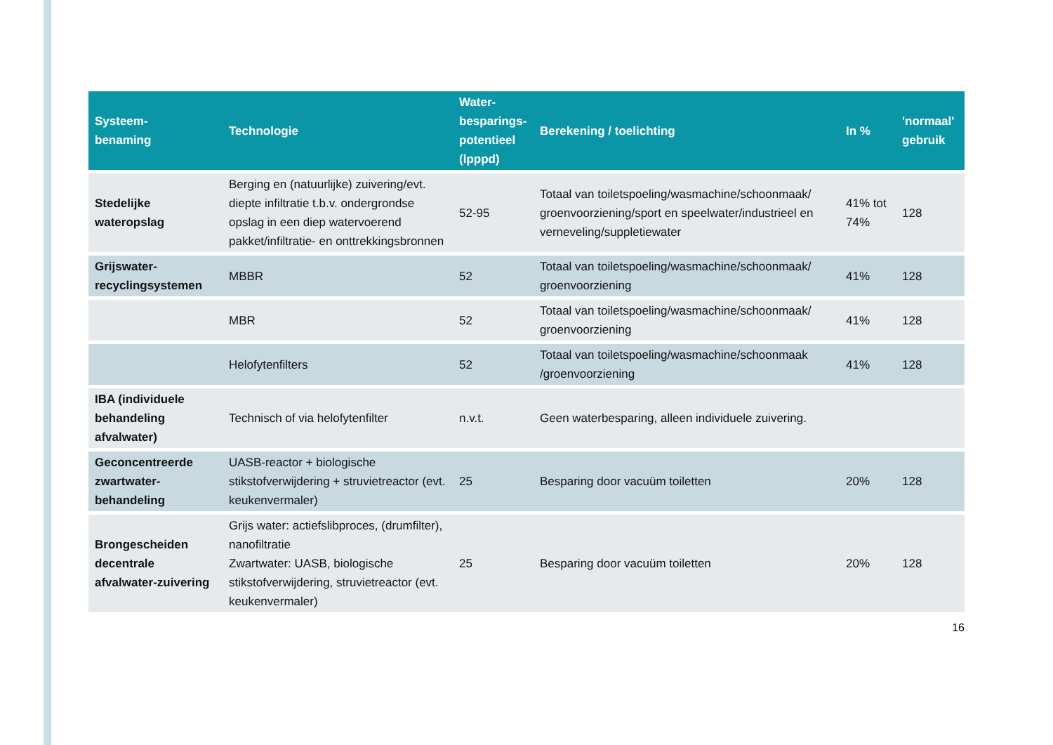| Systeem- benaming | Technologie | Water- besparings- potentieel (lpppd) | Berekening / toelichting | In % | 'normaal' gebruik |
| --- | --- | --- | --- | --- | --- |
| Stedelijke wateropslag | Berging en (natuurlijke) zuivering/evt. diepte infiltratie t.b.v. ondergrondse opslag in een diep watervoerend pakket/infiltratie- en onttrekkingsbronnen | 52-95 | Totaal van toiletspoeling/wasmachine/schoonmaak/ groenvoorziening/sport en speelwater/industrieel en verneveling/suppletiewater | 41% tot 74% | 128 |
| Grijswater-recyclingsystemen | MBBR | 52 | Totaal van toiletspoeling/wasmachine/schoonmaak/ groenvoorziening | 41% | 128 |
| | MBR | 52 | Totaal van toiletspoeling/wasmachine/schoonmaak/ groenvoorziening | 41% | 128 |
| | Helofytenfilters | 52 | Totaal van toiletspoeling/wasmachine/schoonmaak /groenvoorziening | 41% | 128 |
| IBA (individuele behandeling afvalwater) | Technisch of via helofytenfilter | n.v.t. | Geen waterbesparing, alleen individuele zuivering. | | |
| Geconcentreerde zwartwater-behandeling | UASB-reactor + biologische stikstofverwijdering + struvietreactor (evt. keukenvermaler) | 25 | Besparing door vacuüm toiletten | 20% | 128 |
| Brongescheiden decentrale afvalwater-zuivering | Grijs water: actiefslibproces, (drumfilter), nanofiltratie Zwartwater: UASB, biologische stikstofverwijdering, struvietreactor (evt. keukenvermaler) | 25 | Besparing door vacuüm toiletten | 20% | 128 |
16